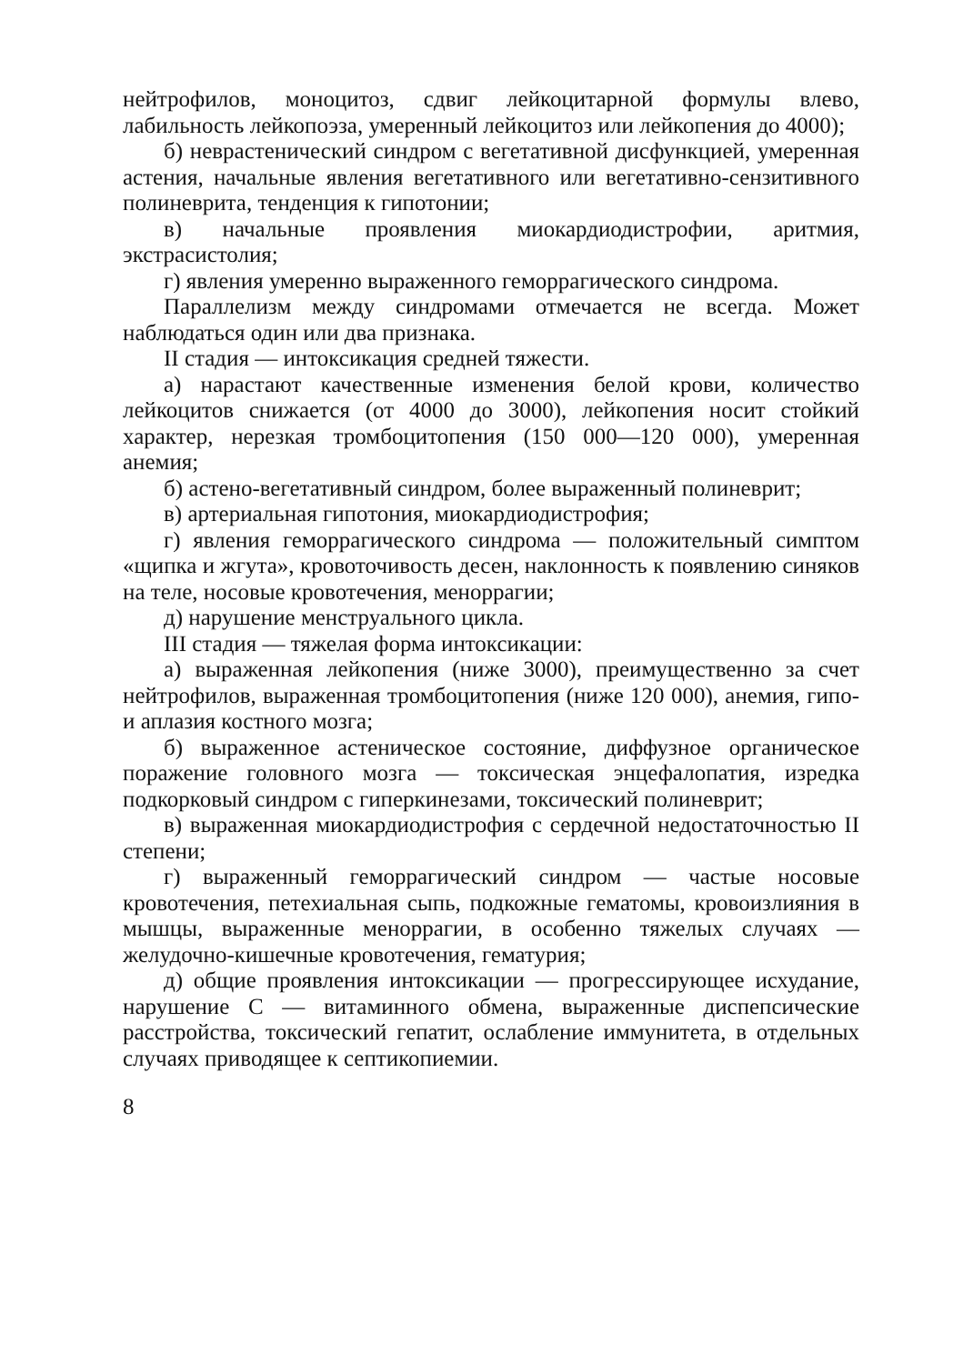нейтрофилов, моноцитоз, сдвиг лейкоцитарной формулы влево, лабильность лейкопоэза, умеренный лейкоцитоз или лейкопения до 4000);
б) неврастенический синдром с вегетативной дисфункцией, умеренная астения, начальные явления вегетативного или вегетативно-сензитивного полиневрита, тенденция к гипотонии;
в) начальные проявления миокардиодистрофии, аритмия, экстрасистолия;
г) явления умеренно выраженного геморрагического синдрома.
Параллелизм между синдромами отмечается не всегда. Может наблюдаться один или два признака.
II стадия — интоксикация средней тяжести.
а) нарастают качественные изменения белой крови, количество лейкоцитов снижается (от 4000 до 3000), лейкопения носит стойкий характер, нерезкая тромбоцитопения (150 000—120 000), умеренная анемия;
б) астено-вегетативный синдром, более выраженный полиневрит;
в) артериальная гипотония, миокардиодистрофия;
г) явления геморрагического синдрома — положительный симптом «щипка и жгута», кровоточивость десен, наклонность к появлению синяков на теле, носовые кровотечения, меноррагии;
д) нарушение менструального цикла.
III стадия — тяжелая форма интоксикации:
а) выраженная лейкопения (ниже 3000), преимущественно за счет нейтрофилов, выраженная тромбоцитопения (ниже 120 000), анемия, гипо-и аплазия костного мозга;
б) выраженное астеническое состояние, диффузное органическое поражение головного мозга — токсическая энцефалопатия, изредка подкорковый синдром с гиперкинезами, токсический полиневрит;
в) выраженная миокардиодистрофия с сердечной недостаточностью II степени;
г) выраженный геморрагический синдром — частые носовые кровотечения, петехиальная сыпь, подкожные гематомы, кровоизлияния в мышцы, выраженные меноррагии, в особенно тяжелых случаях — желудочно-кишечные кровотечения, гематурия;
д) общие проявления интоксикации — прогрессирующее исхудание, нарушение С — витаминного обмена, выраженные диспепсические расстройства, токсический гепатит, ослабление иммунитета, в отдельных случаях приводящее к септикопиемии.
8